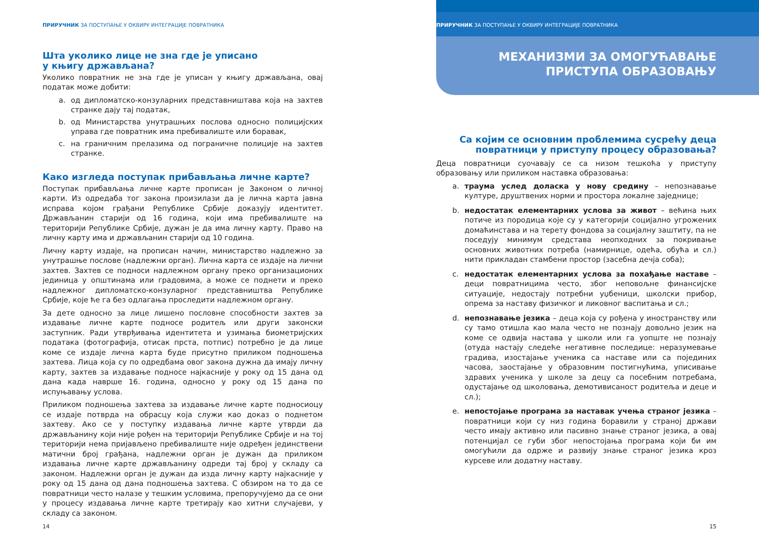ПРИРУЧНИК ЗА ПОСТУПАЊЕ У ОКВИРУ ИНТЕГРАЦИЈЕ ПОВРАТНИКА
Шта уколико лице не зна где је уписано
у књигу држављана?
Уколико повратник не зна где је уписан у књигу држављана, овај податак може добити:
a. од дипломатско-конзуларних представништава која на захтев странке дају тај податак,
b. од Министарства унутрашњих послова односно полицијских управа где повратник има пребивалиште или боравак,
c. на граничним прелазима од пограничне полиције на захтев странке.
Како изгледа поступак прибављања личне карте?
Поступак прибављања личне карте прописан је Законом о личној карти. Из одредаба тог закона произилази да је лична карта јавна исправа којом грађани Републике Србије доказују идентитет. Држављанин старији од 16 година, који има пребивалиште на територији Републике Србије, дужан је да има личну карту. Право на личну карту има и држављанин старији од 10 година.
Личну карту издаје, на прописан начин, министарство надлежно за унутрашње послове (надлежни орган). Лична карта се издаје на лични захтев. Захтев се подноси надлежном органу преко организационих јединица у општинама или градовима, а може се поднети и преко надлежног дипломатско-конзуларног представништва Републике Србије, које ће га без одлагања проследити надлежном органу.
За дете односно за лице лишено пословне способности захтев за издавање личне карте подносе родитељ или други законски заступник. Ради утврђивања идентитета и узимања биометријских података (фотографија, отисак прста, потпис) потребно је да лице коме се издаје лична карта буде присутно приликом подношења захтева. Лица која су по одредбама овог закона дужна да имају личну карту, захтев за издавање подносе најкасније у року од 15 дана од дана када наврше 16. година, односно у року од 15 дана по испуњавању услова.
Приликом подношења захтева за издавање личне карте подносиоцу се издаје потврда на обрасцу која служи као доказ о поднетом захтеву. Ако се у поступку издавања личне карте утврди да држављанину који није рођен на територији Републике Србије и на тој територији нема пријављено пребивалиште није одређен јединствени матични број грађана, надлежни орган је дужан да приликом издавања личне карте држављанину одреди тај број у складу са законом. Надлежни орган је дужан да изда личну карту најкасније у року од 15 дана од дана подношења захтева. С обзиром на то да се повратници често налазе у тешким условима, препоручујемо да се они у процесу издавања личне карте третирају као хитни случајеви, у складу са законом.
14
ПРИРУЧНИК ЗА ПОСТУПАЊЕ У ОКВИРУ ИНТЕГРАЦИЈЕ ПОВРАТНИКА
МЕХАНИЗМИ ЗА ОМОГУЋАВАЊЕ
ПРИСТУПА ОБРАЗОВАЊУ
Са којим се основним проблемима сусрећу деца
повратници у приступу процесу образовања?
Деца повратници суочавају се са низом тешкоћа у приступу образовању или приликом наставка образовања:
a. траума услед доласка у нову средину – непознавање културе, друштвених норми и простора локалне заједнице;
b. недостатак елементарних услова за живот – већина њих потиче из породица које су у категорији социјално угрожених домаћинстава и на терету фондова за социјалну заштиту, па не поседују минимум средстава неопходних за покривање основних животних потреба (намирнице, одећа, обућа и сл.) нити прикладан стамбени простор (засебна дечја соба);
c. недостатак елементарних услова за похађање наставе – деци повратницима често, због неповољне финансијске ситуације, недостају потребни уџбеници, школски прибор, опрема за наставу физичког и ликовног васпитања и сл.;
d. непознавање језика – деца која су рођена у иностранству или су тамо отишла као мала често не познају довољно језик на коме се одвија настава у школи или га уопште не познају (отуда настају следеће негативне последице: неразумевање градива, изостајање ученика са наставе или са појединих часова, заостајање у образовним постигнућима, уписивање здравих ученика у школе за децу са посебним потребама, одустајање од школовања, демотивисаност родитеља и деце и сл.);
e. непостојање програма за наставак учења страног језика – повратници који су низ година боравили у страној држави често имају активно или пасивно знање страног језика, а овај потенцијал се губи због непостојања програма који би им омогућили да одрже и развију знање страног језика кроз курсеве или додатну наставу.
15